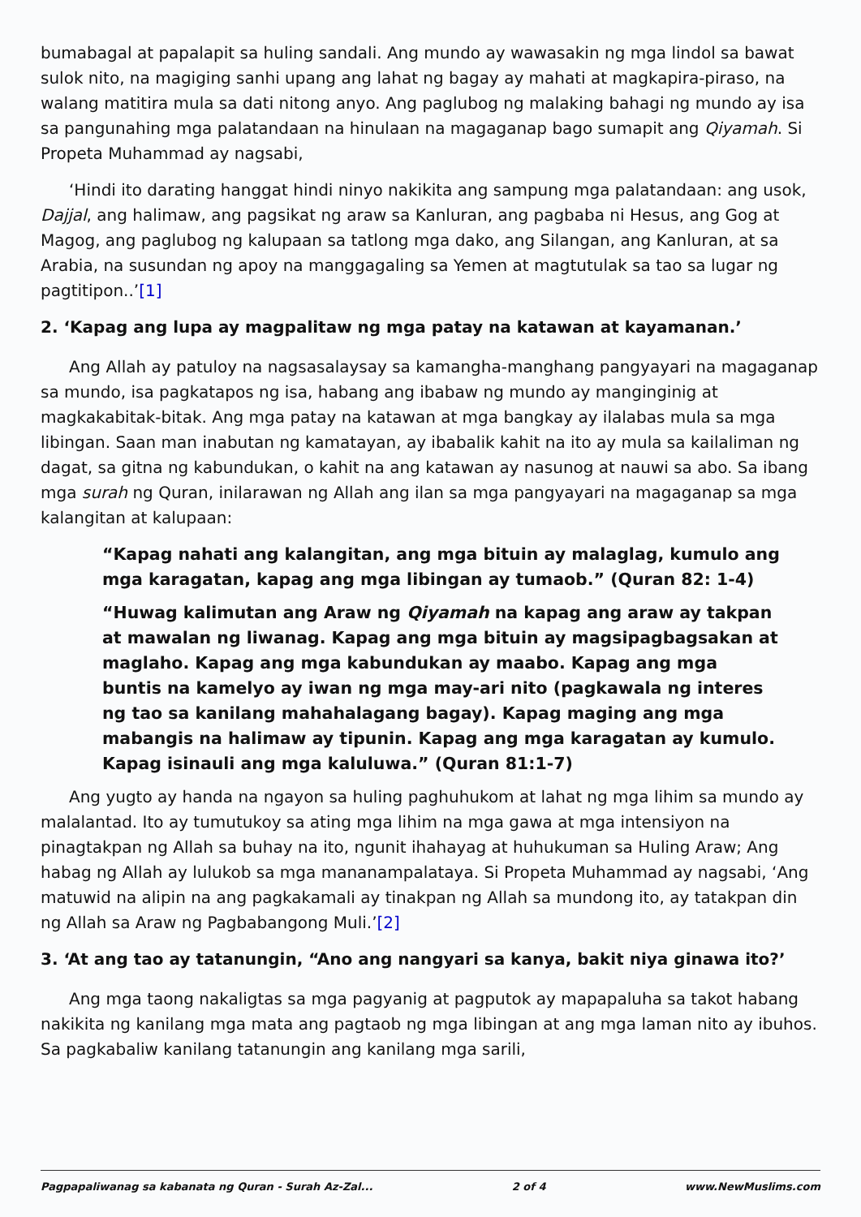bumabagal at papalapit sa huling sandali. Ang mundo ay wawasakin ng mga lindol sa bawat sulok nito, na magiging sanhi upang ang lahat ng bagay ay mahati at magkapira-piraso, na walang matitira mula sa dati nitong anyo. Ang paglubog ng malaking bahagi ng mundo ay isa sa pangunahing mga palatandaan na hinulaan na magaganap bago sumapit ang Qiyamah. Si Propeta Muhammad ay nagsabi,
‘Hindi ito darating hanggat hindi ninyo nakikita ang sampung mga palatandaan: ang usok, Dajjal, ang halimaw, ang pagsikat ng araw sa Kanluran, ang pagbaba ni Hesus, ang Gog at Magog, ang paglubog ng kalupaan sa tatlong mga dako, ang Silangan, ang Kanluran, at sa Arabia, na susundan ng apoy na manggagaling sa Yemen at magtutulak sa tao sa lugar ng pagtitipon..’[1]
2. ‘Kapag ang lupa ay magpalitaw ng mga patay na katawan at kayamanan.’
Ang Allah ay patuloy na nagsasalaysay sa kamangha-manghang pangyayari na magaganap sa mundo, isa pagkatapos ng isa, habang ang ibabaw ng mundo ay manginginig at magkakabitak-bitak. Ang mga patay na katawan at mga bangkay ay ilalabas mula sa mga libingan. Saan man inabutan ng kamatayan, ay ibabalik kahit na ito ay mula sa kailaliman ng dagat, sa gitna ng kabundukan, o kahit na ang katawan ay nasunog at nauwi sa abo. Sa ibang mga surah ng Quran, inilarawan ng Allah ang ilan sa mga pangyayari na magaganap sa mga kalangitan at kalupaan:
“Kapag nahati ang kalangitan, ang mga bituin ay malaglag, kumulo ang mga karagatan, kapag ang mga libingan ay tumaob.” (Quran 82: 1-4)
“Huwag kalimutan ang Araw ng Qiyamah na kapag ang araw ay takpan at mawalan ng liwanag. Kapag ang mga bituin ay magsipagbagsakan at maglaho. Kapag ang mga kabundukan ay maabo. Kapag ang mga buntis na kamelyo ay iwan ng mga may-ari nito (pagkawala ng interes ng tao sa kanilang mahahalagang bagay). Kapag maging ang mga mabangis na halimaw ay tipunin. Kapag ang mga karagatan ay kumulo. Kapag isinauli ang mga kaluluwa.” (Quran 81:1-7)
Ang yugto ay handa na ngayon sa huling paghuhukom at lahat ng mga lihim sa mundo ay malalantad. Ito ay tumutukoy sa ating mga lihim na mga gawa at mga intensiyon na pinagtakpan ng Allah sa buhay na ito, ngunit ihahayag at huhukuman sa Huling Araw; Ang habag ng Allah ay lulukob sa mga mananampalataya. Si Propeta Muhammad ay nagsabi, ‘Ang matuwid na alipin na ang pagkakamali ay tinakpan ng Allah sa mundong ito, ay tatakpan din ng Allah sa Araw ng Pagbabangong Muli.’[2]
3. ‘At ang tao ay tatanungin, “Ano ang nangyari sa kanya, bakit niya ginawa ito?’
Ang mga taong nakaligtas sa mga pagyanig at pagputok ay mapapaluha sa takot habang nakikita ng kanilang mga mata ang pagtaob ng mga libingan at ang mga laman nito ay ibuhos. Sa pagkabaliw kanilang tatanungin ang kanilang mga sarili,
Pagpapaliwanag sa kabanata ng Quran - Surah Az-Zal... 2 of 4 www.NewMuslims.com